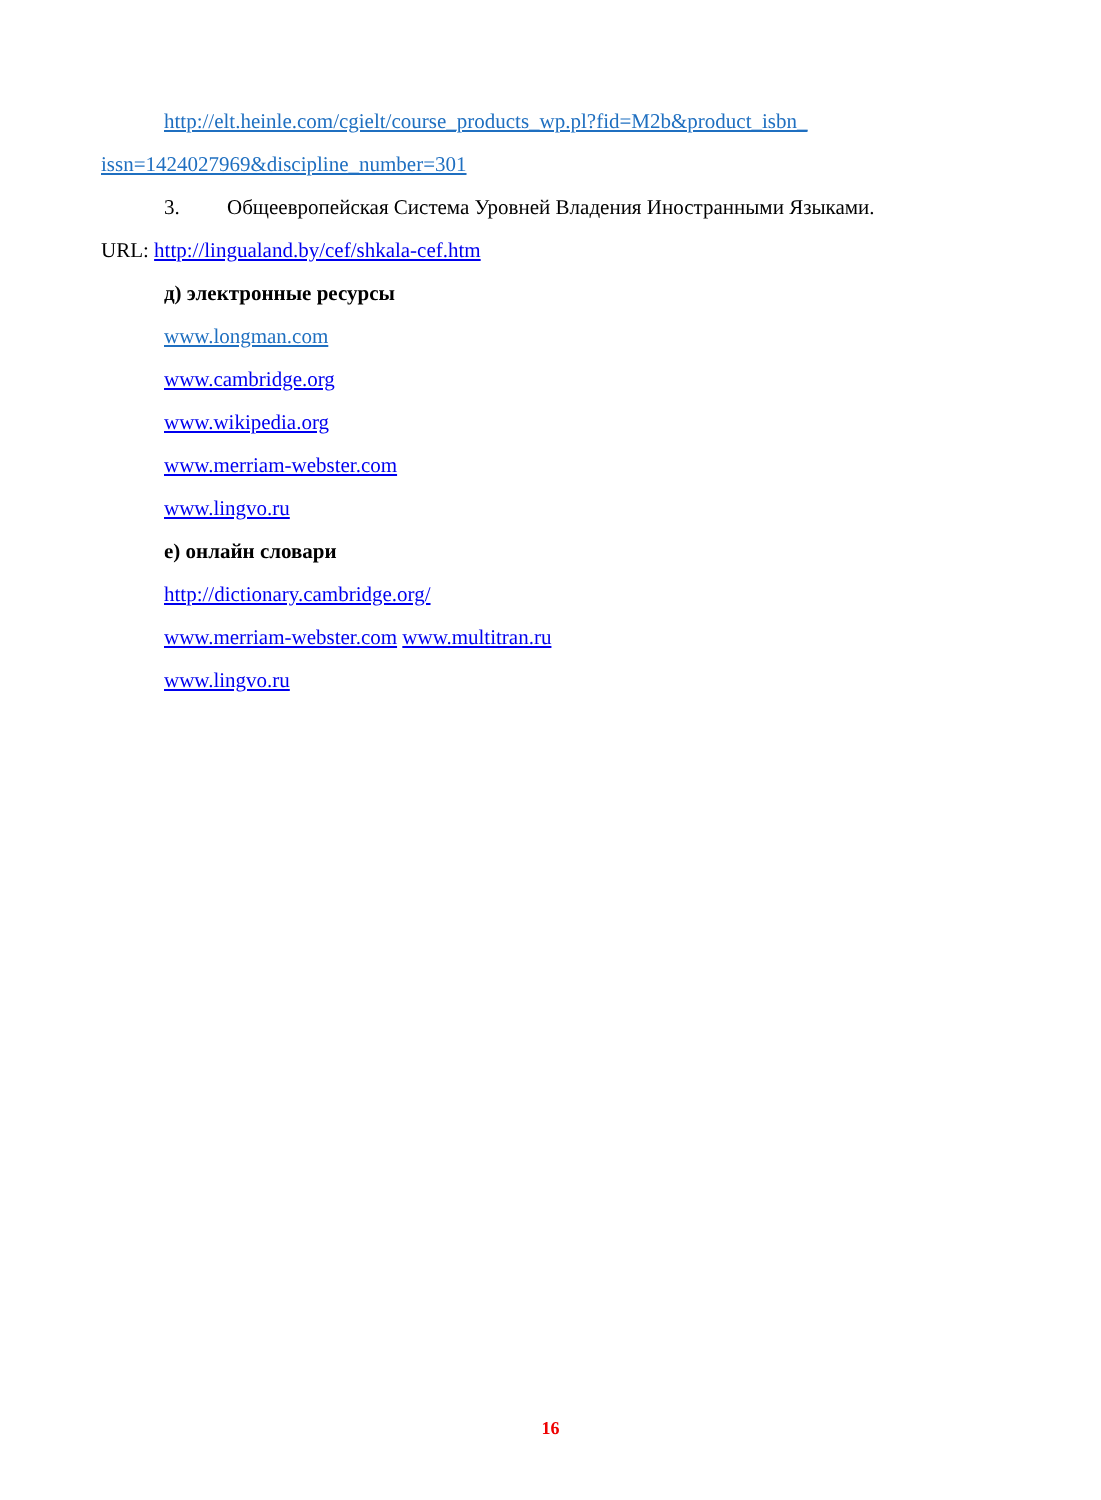http://elt.heinle.com/cgielt/course_products_wp.pl?fid=M2b&product_isbn_
issn=1424027969&discipline_number=301
3. Общеевропейская Система Уровней Владения Иностранными Языками.
URL: http://lingualand.by/cef/shkala-cef.htm
д) электронные ресурсы
www.longman.com
www.cambridge.org
www.wikipedia.org
www.merriam-webster.com
www.lingvo.ru
е) онлайн словари
http://dictionary.cambridge.org/
www.merriam-webster.com www.multitran.ru
www.lingvo.ru
16